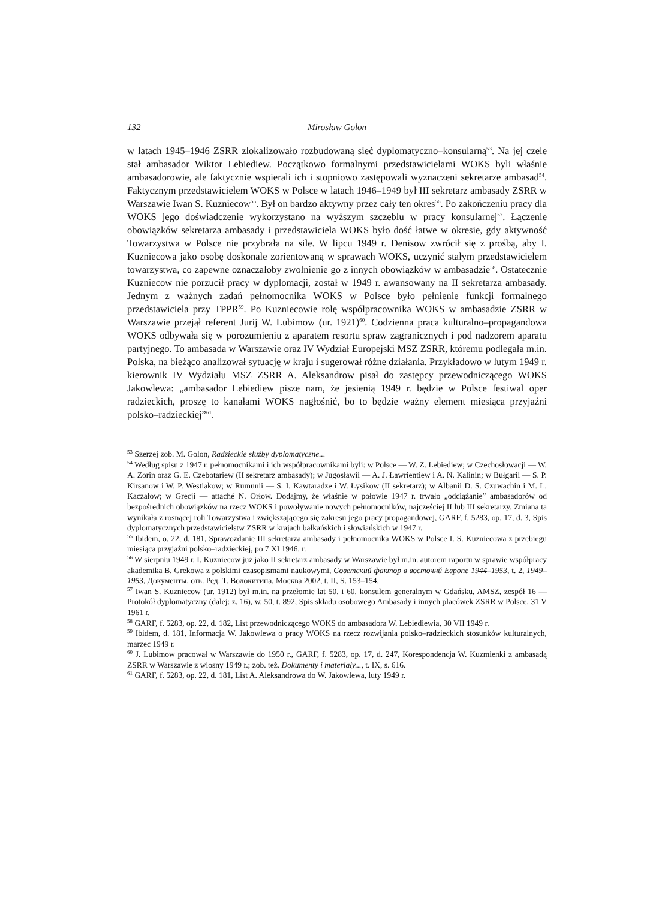132 Mirosław Golon
w latach 1945–1946 ZSRR zlokalizowało rozbudowaną sieć dyplomatyczno–konsularną<sup>53</sup>. Na jej czele stał ambasador Wiktor Lebiediew. Początkowo formalnymi przedstawicielami WOKS byli właśnie ambasadorowie, ale faktycznie wspierali ich i stopniowo zastępowali wyznaczeni sekretarze ambasad<sup>54</sup>. Faktycznym przedstawicielem WOKS w Polsce w latach 1946–1949 był III sekretarz ambasady ZSRR w Warszawie Iwan S. Kuzniecow<sup>55</sup>. Był on bardzo aktywny przez cały ten okres<sup>56</sup>. Po zakończeniu pracy dla WOKS jego doświadczenie wykorzystano na wyższym szczeblu w pracy konsularnej<sup>57</sup>. Łączenie obowiązków sekretarza ambasady i przedstawiciela WOKS było dość łatwe w okresie, gdy aktywność Towarzystwa w Polsce nie przybrała na sile. W lipcu 1949 r. Denisow zwrócił się z prośbą, aby I. Kuzniecowa jako osobę doskonale zorientowaną w sprawach WOKS, uczynić stałym przedstawicielem towarzystwa, co zapewne oznaczałoby zwolnienie go z innych obowiązków w ambasadzie<sup>58</sup>. Ostatecznie Kuzniecow nie porzucił pracy w dyplomacji, został w 1949 r. awansowany na II sekretarza ambasady. Jednym z ważnych zadań pełnomocnika WOKS w Polsce było pełnienie funkcji formalnego przedstawiciela przy TPPR<sup>59</sup>. Po Kuzniecowie rolę współpracownika WOKS w ambasadzie ZSRR w Warszawie przejął referent Jurij W. Lubimow (ur. 1921)<sup>60</sup>. Codzienna praca kulturalno–propagandowa WOKS odbywała się w porozumieniu z aparatem resortu spraw zagranicznych i pod nadzorem aparatu partyjnego. To ambasada w Warszawie oraz IV Wydział Europejski MSZ ZSRR, któremu podlegała m.in. Polska, na bieżąco analizował sytuację w kraju i sugerował różne działania. Przykładowo w lutym 1949 r. kierownik IV Wydziału MSZ ZSRR A. Aleksandrow pisał do zastępcy przewodniczącego WOKS Jakowlewa: „ambasador Lebiediew pisze nam, że jesienią 1949 r. będzie w Polsce festiwal oper radzieckich, proszę to kanałami WOKS nagłośnić, bo to będzie ważny element miesiąca przyjaźni polsko–radzieckiej”<sup>61</sup>.
<sup>53</sup> Szerzej zob. M. Golon, Radzieckie służby dyplomatyczne...
<sup>54</sup> Według spisu z 1947 r. pełnomocnikami i ich współpracownikami byli: w Polsce — W. Z. Lebiediew; w Czechosłowacji — W. A. Zorin oraz G. E. Czebotariew (II sekretarz ambasady); w Jugosławii — A. J. Ławrientiew i A. N. Kalinin; w Bułgarii — S. P. Kirsanow i W. P. Westiakow; w Rumunii — S. I. Kawtaradze i W. Łysikow (II sekretarz); w Albanii D. S. Czuwachin i M. L. Kaczałow; w Grecji — attaché N. Orłow. Dodajmy, że właśnie w połowie 1947 r. trwało „odciążanie” ambasadorów od bezpośrednich obowiązków na rzecz WOKS i powoływanie nowych pełnomocników, najczęściej II lub III sekretarzy. Zmiana ta wynikała z rosnącej roli Towarzystwa i zwiększającego się zakresu jego pracy propagandowej, GARF, f. 5283, op. 17, d. 3, Spis dyplomatycznych przedstawicielstw ZSRR w krajach bałkańskich i słowiańskich w 1947 r.
<sup>55</sup> Ibidem, o. 22, d. 181, Sprawozdanie III sekretarza ambasady i pełnomocnika WOKS w Polsce I. S. Kuzniecowa z przebiegu miesiąca przyjaźni polsko–radzieckiej, po 7 XI 1946. r.
<sup>56</sup> W sierpniu 1949 r. I. Kuzniecow już jako II sekretarz ambasady w Warszawie był m.in. autorem raportu w sprawie współpracy akademika B. Grekowa z polskimi czasopismami naukowymi, Советский фактор в восточнй Европе 1944–1953, t. 2, 1949–1953, Документы, отв. Ред. Т. Волокитина, Москва 2002, t. II, S. 153–154.
<sup>57</sup> Iwan S. Kuzniecow (ur. 1912) był m.in. na przełomie lat 50. i 60. konsulem generalnym w Gdańsku, AMSZ, zespół 16 — Protokół dyplomatyczny (dalej: z. 16), w. 50, t. 892, Spis składu osobowego Ambasady i innych placówek ZSRR w Polsce, 31 V 1961 r.
<sup>58</sup> GARF, f. 5283, op. 22, d. 182, List przewodniczącego WOKS do ambasadora W. Lebiediewia, 30 VII 1949 r.
<sup>59</sup> Ibidem, d. 181, Informacja W. Jakowlewa o pracy WOKS na rzecz rozwijania polsko–radzieckich stosunków kulturalnych, marzec 1949 r.
<sup>60</sup> J. Lubimow pracował w Warszawie do 1950 r., GARF, f. 5283, op. 17, d. 247, Korespondencja W. Kuzmienki z ambasadą ZSRR w Warszawie z wiosny 1949 r.; zob. też. Dokumenty i materiały..., t. IX, s. 616.
<sup>61</sup> GARF, f. 5283, op. 22, d. 181, List A. Aleksandrowa do W. Jakowlewa, luty 1949 r.